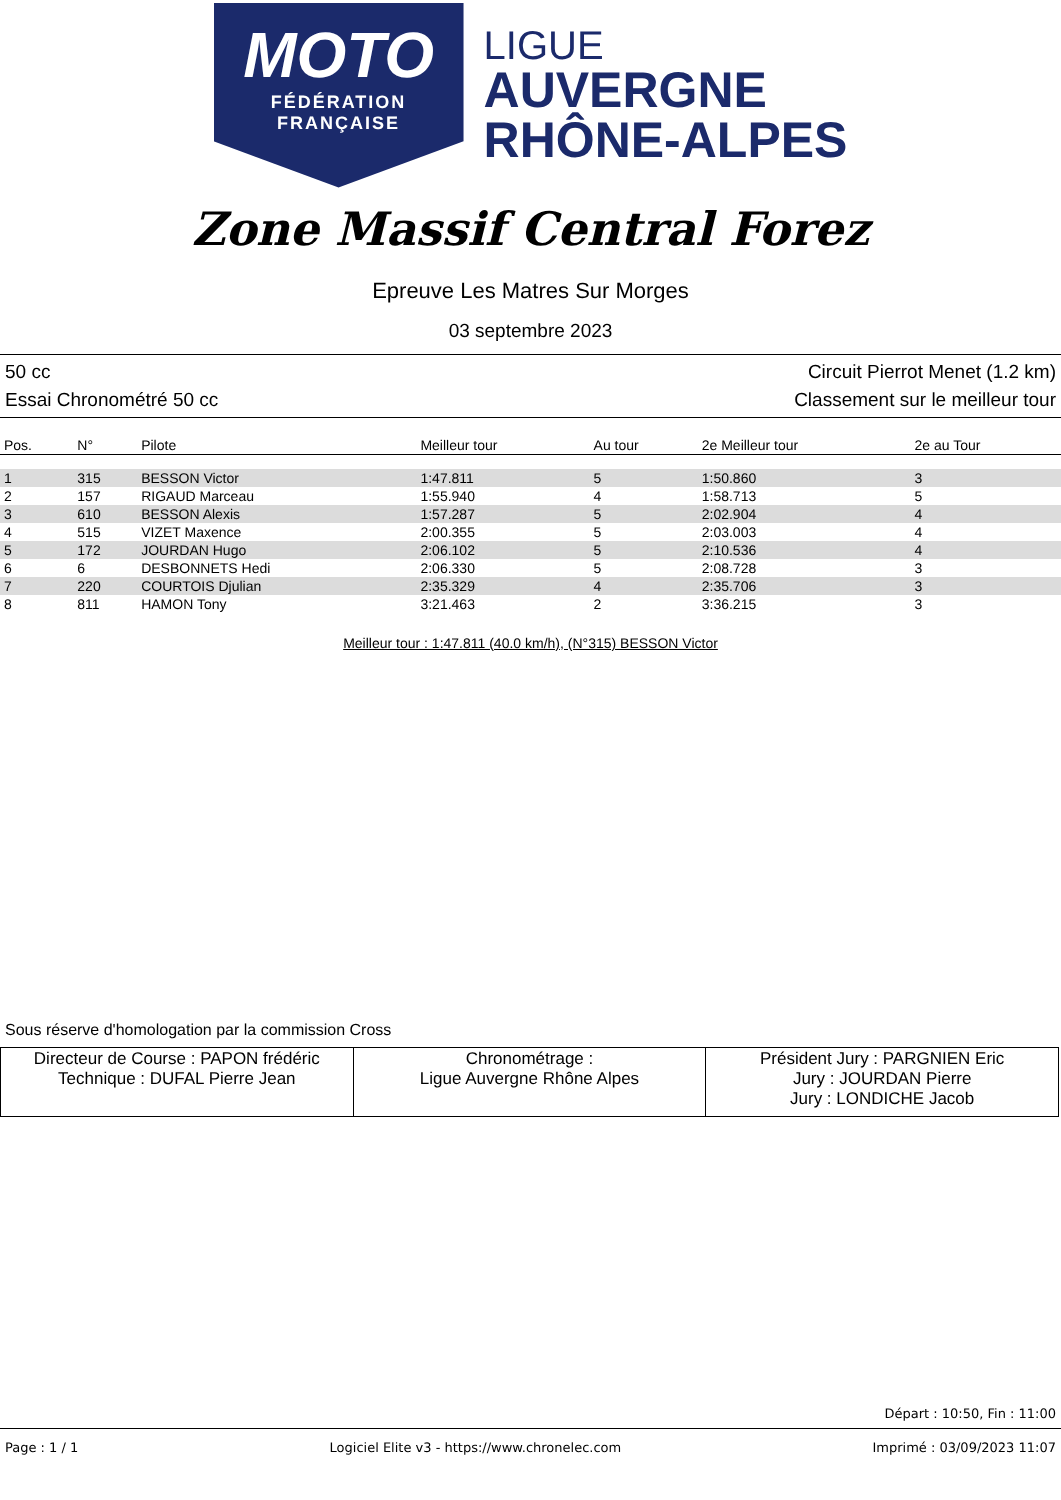MOTO
FÉDÉRATION
FRANÇAISE
LIGUE
AUVERGNE
RHÔNE-ALPES
Zone Massif Central Forez
Epreuve Les Matres Sur Morges
03 septembre 2023
50 cc Circuit Pierrot Menet (1.2 km)
Essai Chronométré 50 cc Classement sur le meilleur tour
| Pos. | N° | Pilote | Meilleur tour | Au tour | 2e Meilleur tour | 2e au Tour |
| --- | --- | --- | --- | --- | --- | --- |
| 1 | 315 | BESSON Victor | 1:47.811 | 5 | 1:50.860 | 3 |
| 2 | 157 | RIGAUD Marceau | 1:55.940 | 4 | 1:58.713 | 5 |
| 3 | 610 | BESSON Alexis | 1:57.287 | 5 | 2:02.904 | 4 |
| 4 | 515 | VIZET Maxence | 2:00.355 | 5 | 2:03.003 | 4 |
| 5 | 172 | JOURDAN Hugo | 2:06.102 | 5 | 2:10.536 | 4 |
| 6 | 6 | DESBONNETS Hedi | 2:06.330 | 5 | 2:08.728 | 3 |
| 7 | 220 | COURTOIS Djulian | 2:35.329 | 4 | 2:35.706 | 3 |
| 8 | 811 | HAMON Tony | 3:21.463 | 2 | 3:36.215 | 3 |
Meilleur tour : 1:47.811 (40.0 km/h), (N°315) BESSON Victor
Sous réserve d'homologation par la commission Cross
| Directeur de Course : PAPON frédéric Technique : DUFAL Pierre Jean | Chronométrage : Ligue Auvergne Rhône Alpes | Président Jury : PARGNIEN Eric Jury : JOURDAN Pierre Jury : LONDICHE Jacob |
Départ : 10:50, Fin : 11:00
Page : 1 / 1 Logiciel Elite v3 - https://www.chronelec.com Imprimé : 03/09/2023 11:07